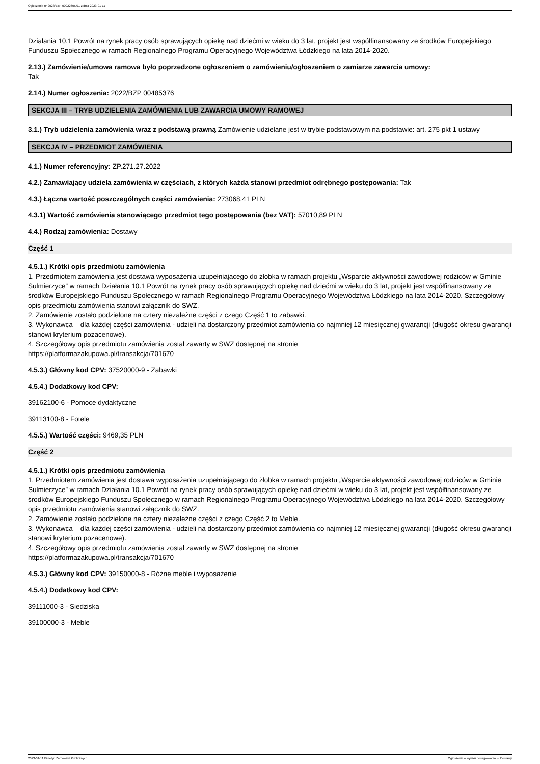Ogłoszenie nr 2023/BZP 00022605/01 z dnia 2023-01-11
Działania 10.1 Powrót na rynek pracy osób sprawujących opiekę nad dziećmi w wieku do 3 lat, projekt jest współfinansowany ze środków Europejskiego Funduszu Społecznego w ramach Regionalnego Programu Operacyjnego Województwa Łódzkiego na lata 2014-2020.
2.13.) Zamówienie/umowa ramowa było poprzedzone ogłoszeniem o zamówieniu/ogłoszeniem o zamiarze zawarcia umowy:
Tak
2.14.) Numer ogłoszenia: 2022/BZP 00485376
SEKCJA III – TRYB UDZIELENIA ZAMÓWIENIA LUB ZAWARCIA UMOWY RAMOWEJ
3.1.) Tryb udzielenia zamówienia wraz z podstawą prawną Zamówienie udzielane jest w trybie podstawowym na podstawie: art. 275 pkt 1 ustawy
SEKCJA IV – PRZEDMIOT ZAMÓWIENIA
4.1.) Numer referencyjny: ZP.271.27.2022
4.2.) Zamawiający udziela zamówienia w częściach, z których każda stanowi przedmiot odrębnego postępowania: Tak
4.3.) Łączna wartość poszczególnych części zamówienia: 273068,41 PLN
4.3.1) Wartość zamówienia stanowiącego przedmiot tego postępowania (bez VAT): 57010,89 PLN
4.4.) Rodzaj zamówienia: Dostawy
Część 1
4.5.1.) Krótki opis przedmiotu zamówienia
1. Przedmiotem zamówienia jest dostawa wyposażenia uzupełniającego do żłobka w ramach projektu „Wsparcie aktywności zawodowej rodziców w Gminie Sulmierzyce” w ramach Działania 10.1 Powrót na rynek pracy osób sprawujących opiekę nad dziećmi w wieku do 3 lat, projekt jest współfinansowany ze środków Europejskiego Funduszu Społecznego w ramach Regionalnego Programu Operacyjnego Województwa Łódzkiego na lata 2014-2020. Szczegółowy opis przedmiotu zamówienia stanowi załącznik do SWZ.
2. Zamówienie zostało podzielone na cztery niezależne części z czego Część 1 to zabawki.
3. Wykonawca – dla każdej części zamówienia - udzieli na dostarczony przedmiot zamówienia co najmniej 12 miesięcznej gwarancji (długość okresu gwarancji stanowi kryterium pozacenowe).
4. Szczegółowy opis przedmiotu zamówienia został zawarty w SWZ dostępnej na stronie
https://platformazakupowa.pl/transakcja/701670
4.5.3.) Główny kod CPV: 37520000-9 - Zabawki
4.5.4.) Dodatkowy kod CPV:
39162100-6 - Pomoce dydaktyczne
39113100-8 - Fotele
4.5.5.) Wartość części: 9469,35 PLN
Część 2
4.5.1.) Krótki opis przedmiotu zamówienia
1. Przedmiotem zamówienia jest dostawa wyposażenia uzupełniającego do żłobka w ramach projektu „Wsparcie aktywności zawodowej rodziców w Gminie Sulmierzyce” w ramach Działania 10.1 Powrót na rynek pracy osób sprawujących opiekę nad dziećmi w wieku do 3 lat, projekt jest współfinansowany ze środków Europejskiego Funduszu Społecznego w ramach Regionalnego Programu Operacyjnego Województwa Łódzkiego na lata 2014-2020. Szczegółowy opis przedmiotu zamówienia stanowi załącznik do SWZ.
2. Zamówienie zostało podzielone na cztery niezależne części z czego Część 2 to Meble.
3. Wykonawca – dla każdej części zamówienia - udzieli na dostarczony przedmiot zamówienia co najmniej 12 miesięcznej gwarancji (długość okresu gwarancji stanowi kryterium pozacenowe).
4. Szczegółowy opis przedmiotu zamówienia został zawarty w SWZ dostępnej na stronie
https://platformazakupowa.pl/transakcja/701670
4.5.3.) Główny kod CPV: 39150000-8 - Różne meble i wyposażenie
4.5.4.) Dodatkowy kod CPV:
39111000-3 - Siedziska
39100000-3 - Meble
2023-01-11 Biuletyn Zamówień Publicznych Ogłoszenie o wyniku postępowania - - Dostawy